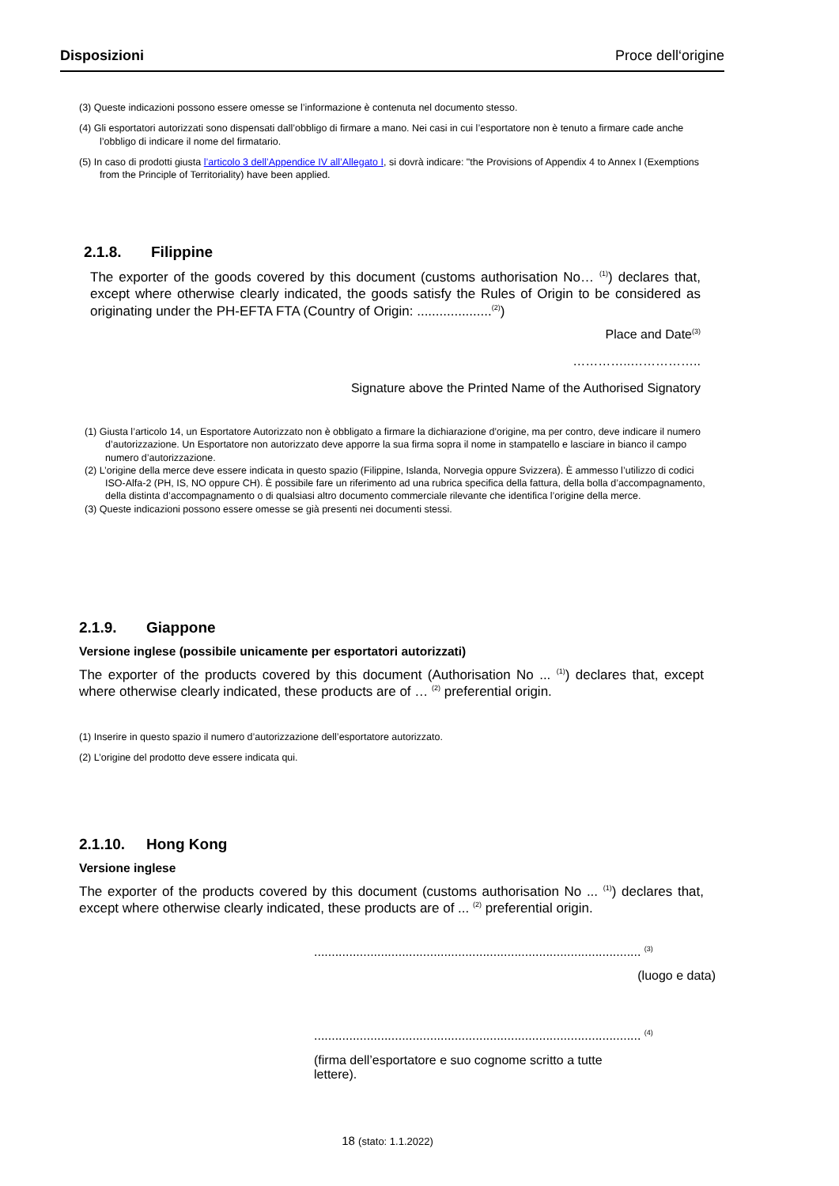Disposizioni Proce dell‘origine
(3) Queste indicazioni possono essere omesse se l’informazione è contenuta nel documento stesso.
(4) Gli esportatori autorizzati sono dispensati dall’obbligo di firmare a mano. Nei casi in cui l’esportatore non è tenuto a firmare cade anche l’obbligo di indicare il nome del firmatario.
(5) In caso di prodotti giusta l’articolo 3 dell’Appendice IV all’Allegato I, si dovrà indicare: "the Provisions of Appendix 4 to Annex I (Exemptions from the Principle of Territoriality) have been applied.
2.1.8. Filippine
The exporter of the goods covered by this document (customs authorisation No… <sup>(1)</sup>) declares that, except where otherwise clearly indicated, the goods satisfy the Rules of Origin to be considered as originating under the PH-EFTA FTA (Country of Origin: ....................<sup>(2)</sup>)
Place and Date<sup>(3)</sup>
…………..……………..
Signature above the Printed Name of the Authorised Signatory
(1) Giusta l’articolo 14, un Esportatore Autorizzato non è obbligato a firmare la dichiarazione d’origine, ma per contro, deve indicare il numero d’autorizzazione. Un Esportatore non autorizzato deve apporre la sua firma sopra il nome in stampatello e lasciare in bianco il campo numero d’autorizzazione.
(2) L’origine della merce deve essere indicata in questo spazio (Filippine, Islanda, Norvegia oppure Svizzera). È ammesso l’utilizzo di codici ISO-Alfa-2 (PH, IS, NO oppure CH). È possibile fare un riferimento ad una rubrica specifica della fattura, della bolla d’accompagnamento, della distinta d’accompagnamento o di qualsiasi altro documento commerciale rilevante che identifica l’origine della merce.
(3) Queste indicazioni possono essere omesse se già presenti nei documenti stessi.
2.1.9. Giappone
Versione inglese (possibile unicamente per esportatori autorizzati)
The exporter of the products covered by this document (Authorisation No ... <sup>(1)</sup>) declares that, except where otherwise clearly indicated, these products are of … <sup>(2)</sup> preferential origin.
(1) Inserire in questo spazio il numero d’autorizzazione dell’esportatore autorizzato.
(2) L’origine del prodotto deve essere indicata qui.
2.1.10. Hong Kong
Versione inglese
The exporter of the products covered by this document (customs authorisation No ... <sup>(1)</sup>) declares that, except where otherwise clearly indicated, these products are of ... <sup>(2)</sup> preferential origin.
............................................................................................. <sup>(3)</sup>
(luogo e data)
............................................................................................. <sup>(4)</sup>
(firma dell’esportatore e suo cognome scritto a tutte lettere).
18 (stato: 1.1.2022)